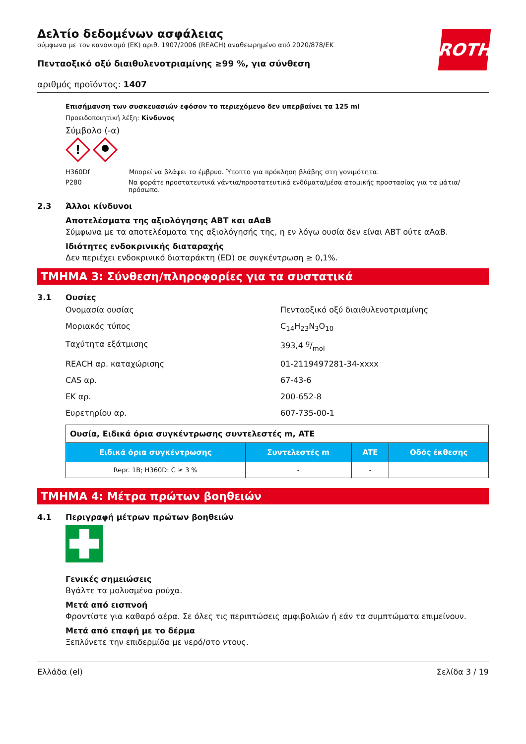ROTH
Δελτίο δεδομένων ασφάλειας
σύμφωνα με τον κανονισμό (ΕΚ) αριθ. 1907/2006 (REACH) αναθεωρημένο από 2020/878/ΕΚ
Πενταοξικό οξύ διαιθυλενοτριαμίνης ≥99 %, για σύνθεση
αριθμός προϊόντος: 1407
Επισήμανση των συσκευασιών εφόσον το περιεχόμενο δεν υπερβαίνει τα 125 ml
Προειδοποιητική λέξη: Κίνδυνος
Σύμβολο (-α)
!
H360Df Μπορεί να βλάψει το έμβρυο. Ύποπτο για πρόκληση βλάβης στη γονιμότητα.
P280 Να φοράτε προστατευτικά γάντια/προστατευτικά ενδύματα/μέσα ατομικής προστασίας για τα μάτια/πρόσωπο.
2.3 Άλλοι κίνδυνοι
Αποτελέσματα της αξιολόγησης ΑΒΤ και αΑαΒ
Σύμφωνα με τα αποτελέσματα της αξιολόγησής της, η εν λόγω ουσία δεν είναι ΑΒΤ ούτε αΑαΒ.
Ιδιότητες ενδοκρινικής διαταραχής
Δεν περιέχει ενδοκρινικό διαταράκτη (ED) σε συγκέντρωση ≥ 0,1%.
ΤΜΗΜΑ 3: Σύνθεση/πληροφορίες για τα συστατικά
3.1 Ουσίες
Ονομασία ουσίας Πενταοξικό οξύ διαιθυλενοτριαμίνης
Μοριακός τύπος C<sub>14</sub>H<sub>23</sub>N<sub>3</sub>O<sub>10</sub>
Ταχύτητα εξάτμισης 393,4 g/mol
REACH αρ. καταχώρισης 01-2119497281-34-xxxx
CAS αρ. 67-43-6
ΕΚ αρ. 200-652-8
Ευρετηρίου αρ. 607-735-00-1
| Ουσία, Ειδικά όρια συγκέντρωσης συντελεστές m, ATE | | | |
| Ειδικά όρια συγκέντρωσης | Συντελεστές m | ATE | Οδός έκθεσης |
| Repr. 1B; H360D: C ≥ 3 % | - | - | |
ΤΜΗΜΑ 4: Μέτρα πρώτων βοηθειών
4.1 Περιγραφή μέτρων πρώτων βοηθειών
Γενικές σημειώσεις
Βγάλτε τα μολυσμένα ρούχα.
Μετά από εισπνοή
Φροντίστε για καθαρό αέρα. Σε όλες τις περιπτώσεις αμφιβολιών ή εάν τα συμπτώματα επιμείνουν.
Μετά από επαφή με το δέρμα
Ξεπλύνετε την επιδερμίδα με νερό/στο ντους.
Ελλάδα (el) Σελίδα 3 / 19